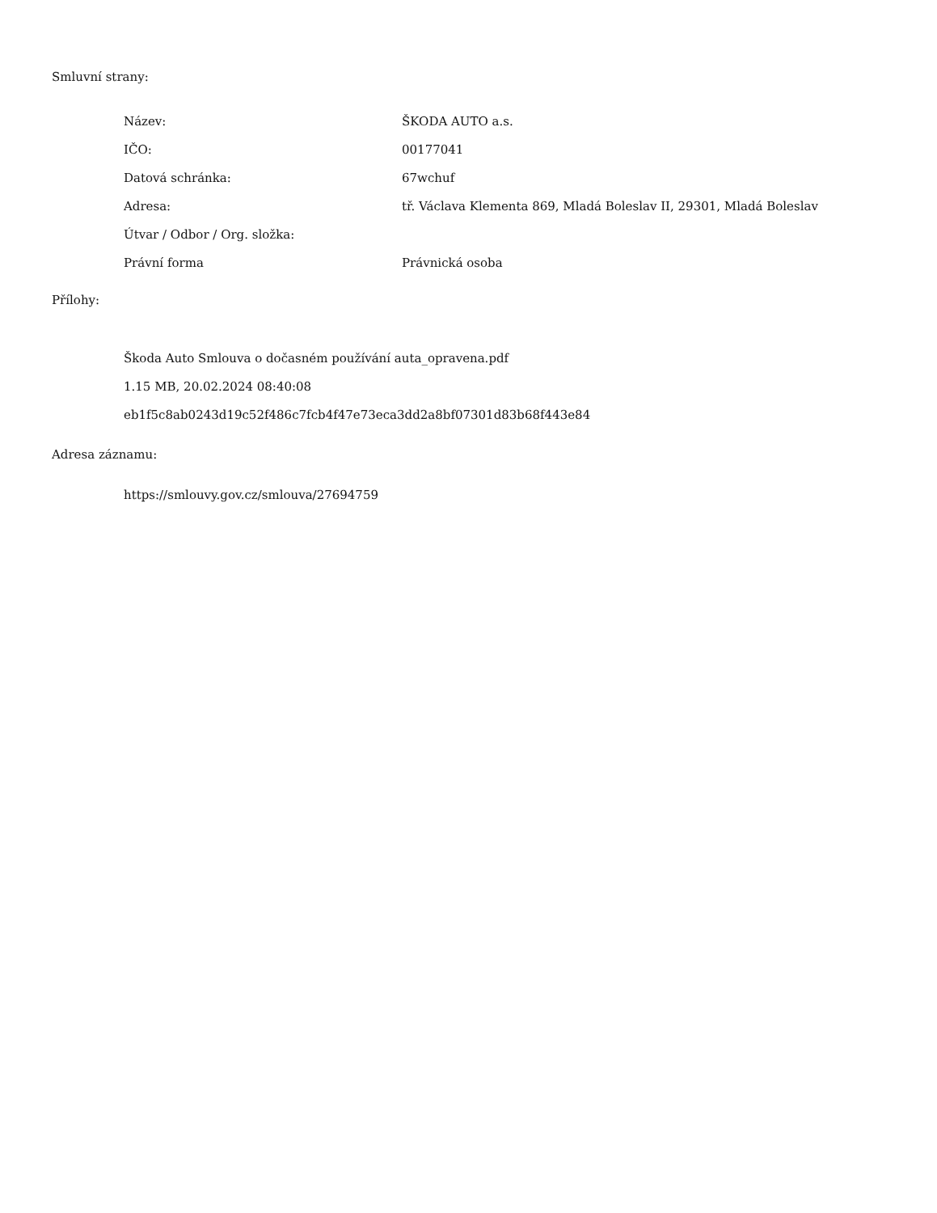Smluvní strany:
| Název: | ŠKODA AUTO a.s. |
| IČO: | 00177041 |
| Datová schránka: | 67wchuf |
| Adresa: | tř. Václava Klementa 869, Mladá Boleslav II, 29301, Mladá Boleslav |
| Útvar / Odbor / Org. složka: | |
| Právní forma | Právnická osoba |
Přílohy:
Škoda Auto Smlouva o dočasném používání auta_opravena.pdf
1.15 MB, 20.02.2024 08:40:08
eb1f5c8ab0243d19c52f486c7fcb4f47e73eca3dd2a8bf07301d83b68f443e84
Adresa záznamu:
https://smlouvy.gov.cz/smlouva/27694759